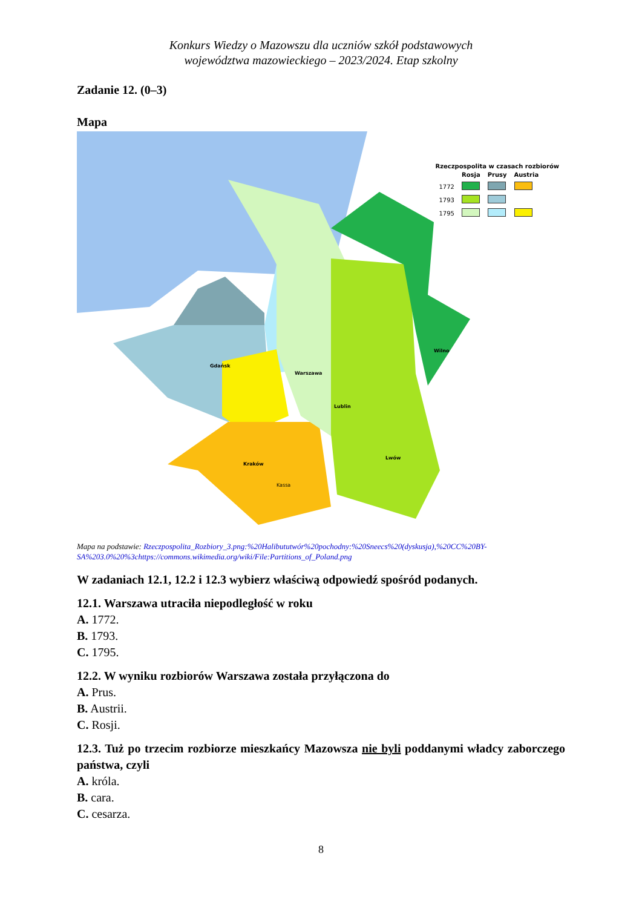Konkurs Wiedzy o Mazowszu dla uczniów szkół podstawowych
województwa mazowieckiego – 2023/2024. Etap szkolny
Zadanie 12. (0–3)
Mapa
Kassa
Warszawa
Lublin
Kraków
Lwów
Wilno
Gdańsk
Rzeczpospolita w czasach rozbiorów
| | Rosja | Prusy | Austria |
| 1772 | | | |
| 1793 | | | |
| 1795 | | | |
Mapa na podstawie: Rzeczpospolita_Rozbiory_3.png:%20Halibututwór%20pochodny:%20Sneecs%20(dyskusja),%20CC%20BY-SA%203.0%20%3chttps://commons.wikimedia.org/wiki/File:Partitions_of_Poland.png
W zadaniach 12.1, 12.2 i 12.3 wybierz właściwą odpowiedź spośród podanych.
12.1. Warszawa utraciła niepodległość w roku
A. 1772.
B. 1793.
C. 1795.
12.2. W wyniku rozbiorów Warszawa została przyłączona do
A. Prus.
B. Austrii.
C. Rosji.
12.3. Tuż po trzecim rozbiorze mieszkańcy Mazowsza nie byli poddanymi władcy zaborczego państwa, czyli
A. króla.
B. cara.
C. cesarza.
8